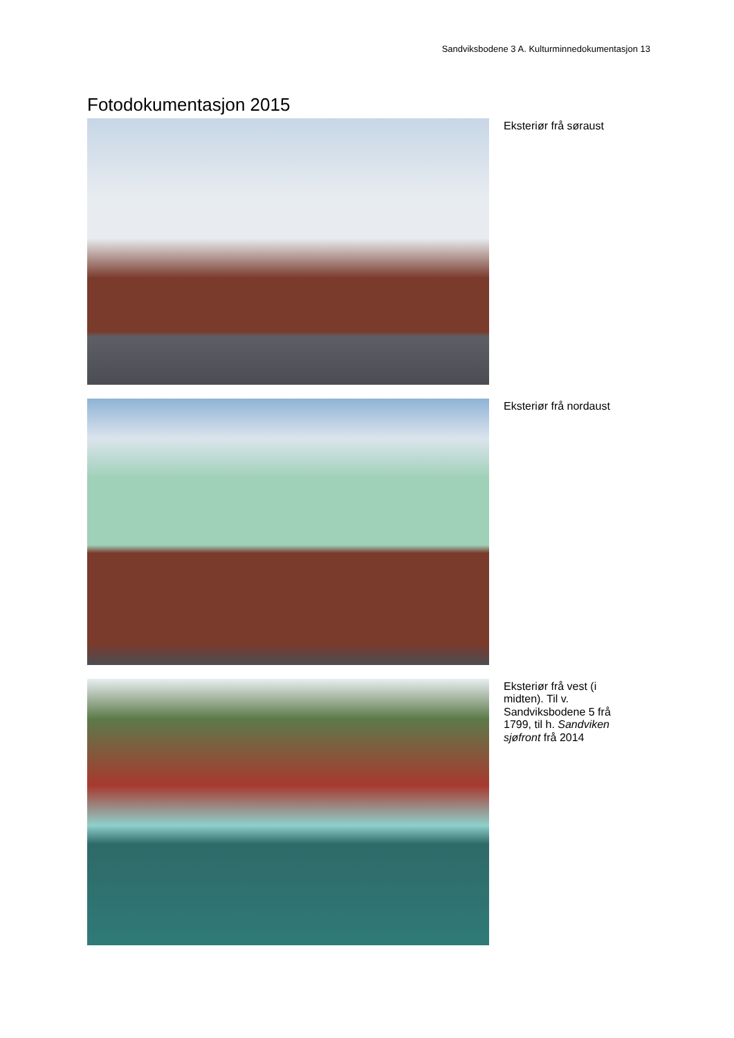Sandviksbodene 3 A. Kulturminnedokumentasjon 13
Fotodokumentasjon 2015
Eksteriør frå søraust
Eksteriør frå nordaust
Eksteriør frå vest (i midten). Til v. Sandviksbodene 5 frå 1799, til h. Sandviken sjøfront frå 2014